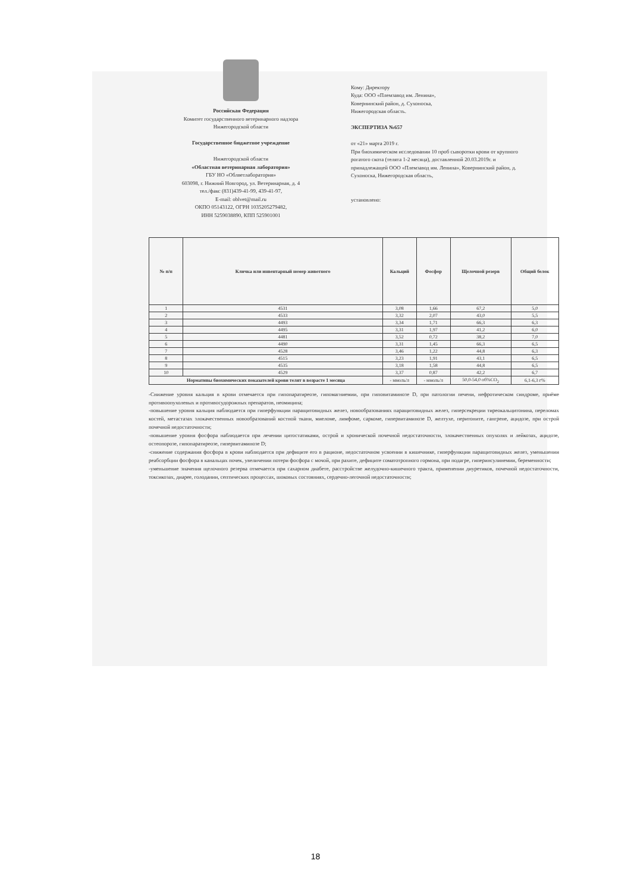Российская Федерация
Комитет государственного ветеринарного надзора
Нижегородской области
Государственное бюджетное учреждение
Нижегородской области
«Областная ветеринарная лаборатория»
ГБУ НО «Облветлаборатория»
603098, г. Нижний Новгород, ул. Ветеринарная, д. 4
тел./факс (831)439-41-99, 439-41-97,
E-mail: oblvet@mail.ru
ОКПО 05143122, ОГРН 1035205279482,
ИНН 5259038890, КПП 525901001
Кому: Директору
Куда: ООО «Племзавод им. Ленина»,
Ковернинский район, д. Сухоноска,
Нижегородская область.
ЭКСПЕРТИЗА №657
от «21» марта 2019 г.
При биохимическом исследовании 10 проб сыворотки крови от крупного рогатого скота (телята 1-2 месяца), доставленной 20.03.2019г. и принадлежащей ООО «Племзавод им. Ленина», Ковернинский район, д. Сухоноска, Нижегородская область,
установлено:
| № п/п | Кличка или инвентарный номер животного | Кальций | Фосфор | Щелочной резерв | Общий белок |
| --- | --- | --- | --- | --- | --- |
| 1 | 4531 | 3,08 | 1,66 | 67,2 | 5,0 |
| 2 | 4533 | 3,32 | 2,07 | 43,0 | 5,5 |
| 3 | 4493 | 3,34 | 1,71 | 66,3 | 6,3 |
| 4 | 4495 | 3,31 | 1,97 | 41,2 | 6,0 |
| 5 | 4481 | 3,52 | 0,72 | 38,2 | 7,0 |
| 6 | 4490 | 3,31 | 1,45 | 66,3 | 6,5 |
| 7 | 4528 | 3,46 | 1,22 | 44,8 | 6,3 |
| 8 | 4515 | 3,23 | 1,91 | 43,1 | 6,5 |
| 9 | 4535 | 3,18 | 1,58 | 44,8 | 6,5 |
| 10 | 4529 | 3,37 | 0,87 | 42,2 | 6,7 |
| Нормативы биохимических показателей крови телят в возрасте 1 месяца | | - ммоль/л | - ммоль/л | 50,0-54,0 об%CO<sub>2</sub> | 6,1-6,3 г% |
-Снижение уровня кальция в крови отмечается при гипопаратиреозе, гипомагниемии, при гиповитаминозе D, при патологии печени, нефротическом синдроме, приёме противоопухолевых и противосудорожных препаратов, неомицина;
-повышение уровня кальция наблюдается при гиперфункции паращитовидных желез, новообразованиях паращитовидных желез, гиперсекреции тиреокальцитонина, переломах костей, метастазах злокачественных новообразований костной ткани, миеломе, лимфоме, саркоме, гипервитаминозе D, желтухе, перитоните, гангрене, ацидозе, при острой почечной недостаточности;
-повышение уровня фосфора наблюдается при лечении цитостатиками, острой и хронической почечной недостаточности, злокачественных опухолях и лейкозах, ацидозе, остеопорозе, гипопаратиреозе, гипервитаминозе D;
-снижение содержания фосфора в крови наблюдается при дефиците его в рационе, недостаточном усвоении в кишечнике, гиперфункции паращитовидных желез, уменьшении реабсорбции фосфора в канальцах почек, увеличении потери фосфора с мочой, при рахите, дефиците соматотропного гормона, при подагре, гиперинсулинемии, беременности;
-уменьшение значения щелочного резерва отмечается при сахарном диабете, расстройстве желудочно-кишечного тракта, применении диуретиков, почечной недостаточности, токсикозах, диарее, голодании, септических процессах, шоковых состояниях, сердечно-легочной недостаточности;
18